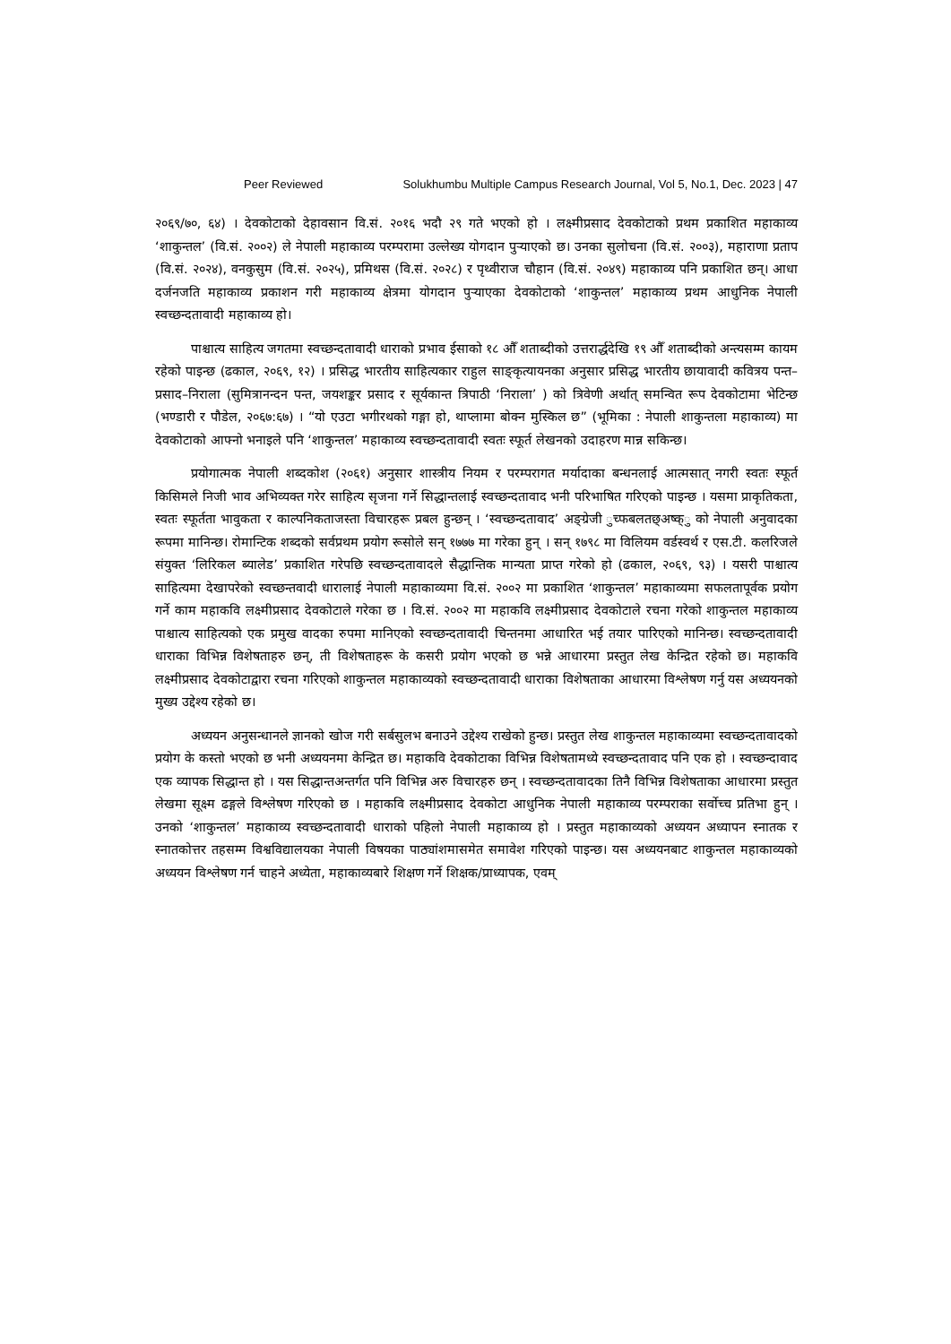Peer Reviewed Solukhumbu Multiple Campus Research Journal, Vol 5, No.1, Dec. 2023 | 47
२०६९/७०, ६४) । देवकोटाको देहावसान वि.सं. २०१६ भदौ २९ गते भएको हो । लक्ष्मीप्रसाद देवकोटाको प्रथम प्रकाशित महाकाव्य ‘शाकुन्तल’ (वि.सं. २००२) ले नेपाली महाकाव्य परम्परामा उल्लेख्य योगदान पुऱ्याएको छ। उनका सुलोचना (वि.सं. २००३), महाराणा प्रताप (वि.सं. २०२४), वनकुसुम (वि.सं. २०२५), प्रमिथस (वि.सं. २०२८) र पृथ्वीराज चौहान (वि.सं. २०४९) महाकाव्य पनि प्रकाशित छन्। आधा दर्जनजति महाकाव्य प्रकाशन गरी महाकाव्य क्षेत्रमा योगदान पुऱ्याएका देवकोटाको ‘शाकुन्तल’ महाकाव्य प्रथम आधुनिक नेपाली स्वच्छन्दतावादी महाकाव्य हो।
पाश्चात्य साहित्य जगतमा स्वच्छन्दतावादी धाराको प्रभाव ईसाको १८ औँ शताब्दीको उत्तरार्द्धदेखि १९ औँ शताब्दीको अन्त्यसम्म कायम रहेको पाइन्छ (ढकाल, २०६९, १२) । प्रसिद्ध भारतीय साहित्यकार राहुल साङ्कृत्यायनका अनुसार प्रसिद्ध भारतीय छायावादी कवित्रय पन्त–प्रसाद–निराला (सुमित्रानन्दन पन्त, जयशङ्कर प्रसाद र सूर्यकान्त त्रिपाठी ‘निराला’ ) को त्रिवेणी अर्थात् समन्वित रूप देवकोटामा भेटिन्छ (भण्डारी र पौडेल, २०६७:६७) । “यो एउटा भगीरथको गङ्गा हो, थाप्लामा बोक्न मुस्किल छ” (भूमिका : नेपाली शाकुन्तला महाकाव्य) मा देवकोटाको आफ्नो भनाइले पनि ‘शाकुन्तल’ महाकाव्य स्वच्छन्दतावादी स्वतः स्फूर्त लेखनको उदाहरण मान्न सकिन्छ।
प्रयोगात्मक नेपाली शब्दकोश (२०६१) अनुसार शास्त्रीय नियम र परम्परागत मर्यादाका बन्धनलाई आत्मसात् नगरी स्वतः स्फूर्त किसिमले निजी भाव अभिव्यक्त गरेर साहित्य सृजना गर्ने सिद्धान्तलाई स्वच्छन्दतावाद भनी परिभाषित गरिएको पाइन्छ । यसमा प्राकृतिकता, स्वतः स्फूर्तता भावुकता र काल्पनिकताजस्ता विचारहरू प्रबल हुन्छन् । ‘स्वच्छन्दतावाद’ अङ्ग्रेजी ुच्फबलतछ्अष्क्ु को नेपाली अनुवादका रूपमा मानिन्छ। रोमान्टिक शब्दको सर्वप्रथम प्रयोग रूसोले सन् १७७७ मा गरेका हुन् । सन् १७९८ मा विलियम वर्डस्वर्थ र एस.टी. कलरिजले संयुक्त ‘लिरिकल ब्यालेड’ प्रकाशित गरेपछि स्वच्छन्दतावादले सैद्धान्तिक मान्यता प्राप्त गरेको हो (ढकाल, २०६९, ९३) । यसरी पाश्चात्य साहित्यमा देखापरेको स्वच्छन्तवादी धारालाई नेपाली महाकाव्यमा वि.सं. २००२ मा प्रकाशित ‘शाकुन्तल’ महाकाव्यमा सफलतापूर्वक प्रयोग गर्ने काम महाकवि लक्ष्मीप्रसाद देवकोटाले गरेका छ । वि.सं. २००२ मा महाकवि लक्ष्मीप्रसाद देवकोटाले रचना गरेको शाकुन्तल महाकाव्य पाश्चात्य साहित्यको एक प्रमुख वादका रुपमा मानिएको स्वच्छन्दतावादी चिन्तनमा आधारित भई तयार पारिएको मानिन्छ। स्वच्छन्दतावादी धाराका विभिन्न विशेषताहरु छन्, ती विशेषताहरू के कसरी प्रयोग भएको छ भन्ने आधारमा प्रस्तुत लेख केन्द्रित रहेको छ। महाकवि लक्ष्मीप्रसाद देवकोटाद्वारा रचना गरिएको शाकुन्तल महाकाव्यको स्वच्छन्दतावादी धाराका विशेषताका आधारमा विश्लेषण गर्नु यस अध्ययनको मुख्य उद्देश्य रहेको छ।
अध्ययन अनुसन्धानले ज्ञानको खोज गरी सर्बसुलभ बनाउने उद्देश्य राखेको हुन्छ। प्रस्तुत लेख शाकुन्तल महाकाव्यमा स्वच्छन्दतावादको प्रयोग के कस्तो भएको छ भनी अध्ययनमा केन्द्रित छ। महाकवि देवकोटाका विभिन्न विशेषतामध्ये स्वच्छन्दतावाद पनि एक हो । स्वच्छन्दावाद एक व्यापक सिद्धान्त हो । यस सिद्धान्तअन्तर्गत पनि विभिन्न अरु विचारहरु छन् । स्वच्छन्दतावादका तिनै विभिन्न विशेषताका आधारमा प्रस्तुत लेखमा सूक्ष्म ढङ्गले विश्लेषण गरिएको छ । महाकवि लक्ष्मीप्रसाद देवकोटा आधुनिक नेपाली महाकाव्य परम्पराका सर्वोच्च प्रतिभा हुन् । उनको ‘शाकुन्तल’ महाकाव्य स्वच्छन्दतावादी धाराको पहिलो नेपाली महाकाव्य हो । प्रस्तुत महाकाव्यको अध्ययन अध्यापन स्नातक र स्नातकोत्तर तहसम्म विश्वविद्यालयका नेपाली विषयका पाठ्यांशमासमेत समावेश गरिएको पाइन्छ। यस अध्ययनबाट शाकुन्तल महाकाव्यको अध्ययन विश्लेषण गर्न चाहने अध्येता, महाकाव्यबारे शिक्षण गर्ने शिक्षक/प्राध्यापक, एवम्